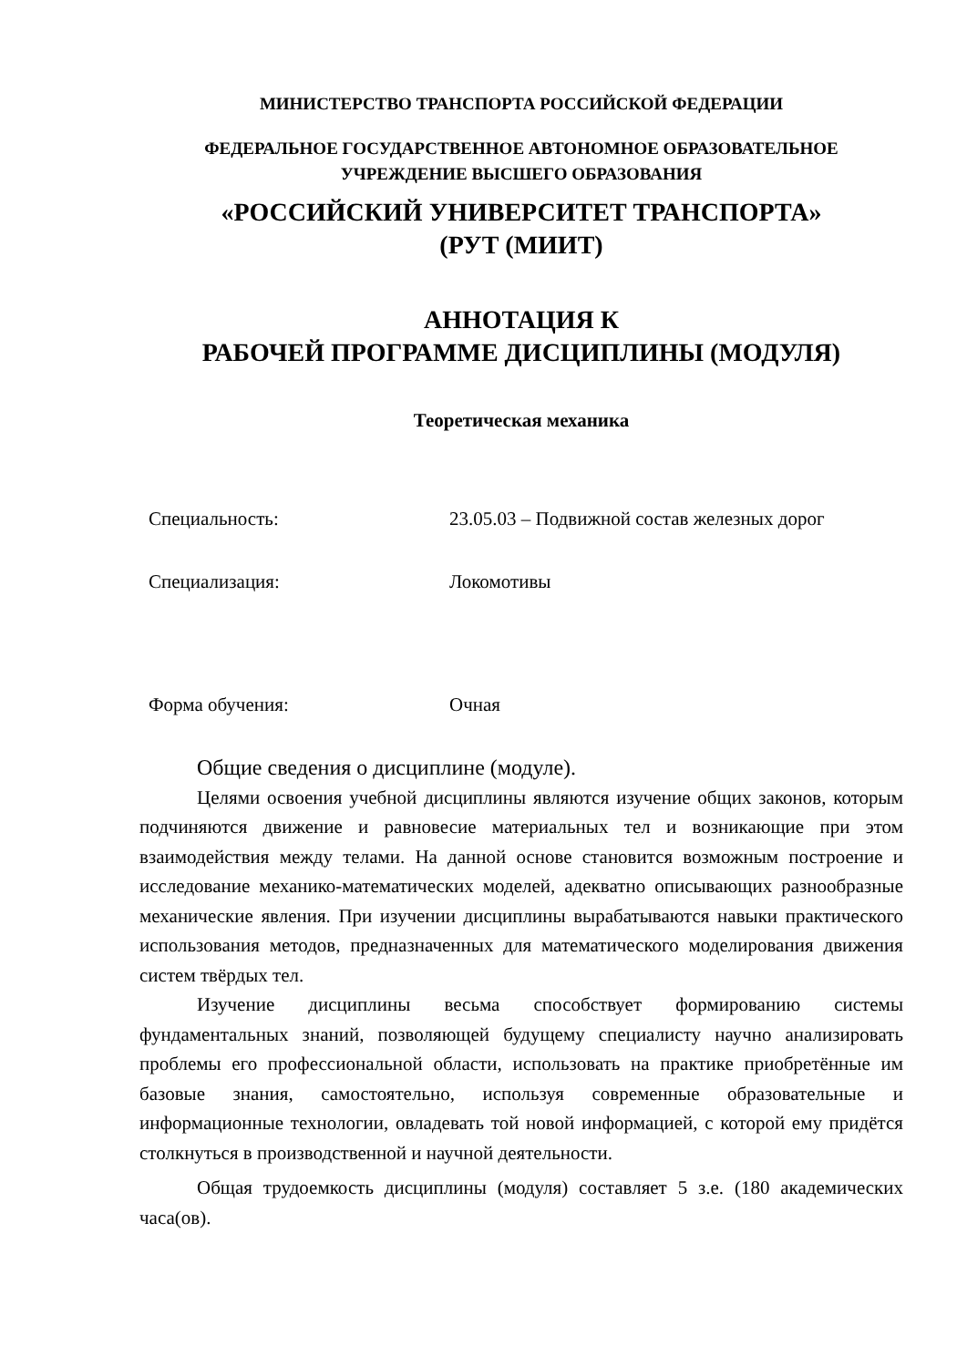МИНИСТЕРСТВО ТРАНСПОРТА РОССИЙСКОЙ ФЕДЕРАЦИИ
ФЕДЕРАЛЬНОЕ ГОСУДАРСТВЕННОЕ АВТОНОМНОЕ ОБРАЗОВАТЕЛЬНОЕ
УЧРЕЖДЕНИЕ ВЫСШЕГО ОБРАЗОВАНИЯ
«РОССИЙСКИЙ УНИВЕРСИТЕТ ТРАНСПОРТА»
(РУТ (МИИТ)
АННОТАЦИЯ К
РАБОЧЕЙ ПРОГРАММЕ ДИСЦИПЛИНЫ (МОДУЛЯ)
Теоретическая механика
Специальность: 23.05.03 – Подвижной состав железных дорог
Специализация: Локомотивы
Форма обучения: Очная
Общие сведения о дисциплине (модуле).
Целями освоения учебной дисциплины являются изучение общих законов, которым подчиняются движение и равновесие материальных тел и возникающие при этом взаимодействия между телами. На данной основе становится возможным построение и исследование механико-математических моделей, адекватно описывающих разнообразные механические явления. При изучении дисциплины вырабатываются навыки практического использования методов, предназначенных для математического моделирования движения систем твёрдых тел.
Изучение дисциплины весьма способствует формированию системы фундаментальных знаний, позволяющей будущему специалисту научно анализировать проблемы его профессиональной области, использовать на практике приобретённые им базовые знания, самостоятельно, используя современные образовательные и информационные технологии, овладевать той новой информацией, с которой ему придётся столкнуться в производственной и научной деятельности.
Общая трудоемкость дисциплины (модуля) составляет 5 з.е. (180 академических часа(ов).